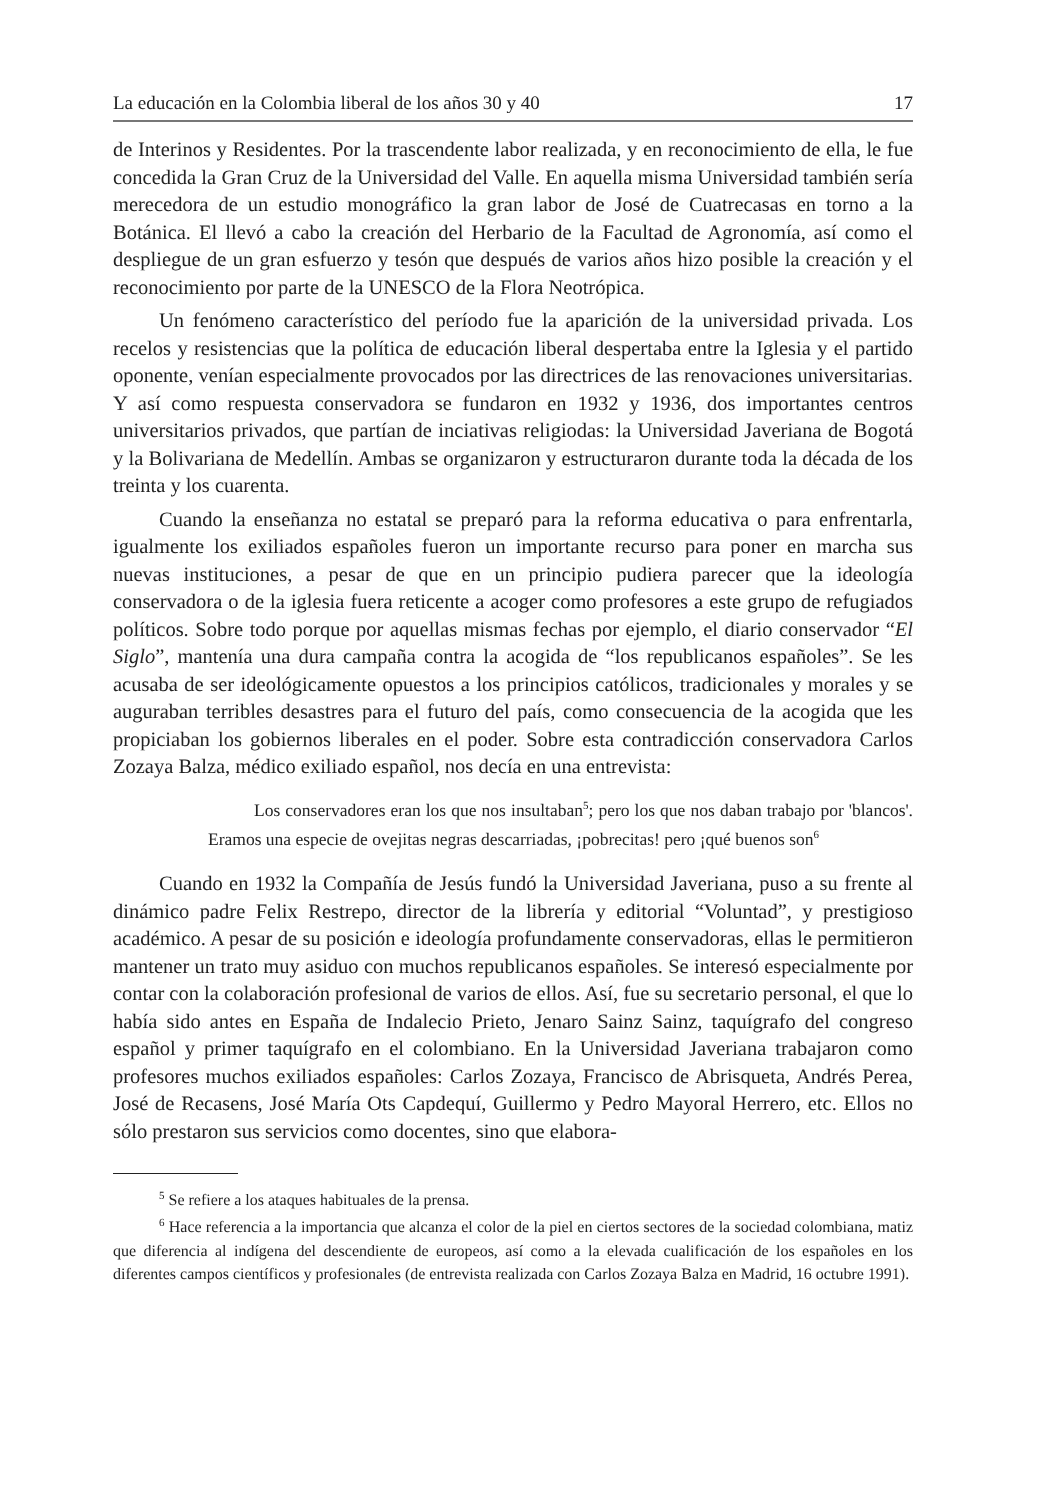La educación en la Colombia liberal de los años 30 y 40 17
de Interinos y Residentes. Por la trascendente labor realizada, y en reconocimiento de ella, le fue concedida la Gran Cruz de la Universidad del Valle. En aquella misma Universidad también sería merecedora de un estudio monográfico la gran labor de José de Cuatrecasas en torno a la Botánica. El llevó a cabo la creación del Herbario de la Facultad de Agronomía, así como el despliegue de un gran esfuerzo y tesón que después de varios años hizo posible la creación y el reconocimiento por parte de la UNESCO de la Flora Neotrópica.
Un fenómeno característico del período fue la aparición de la universidad privada. Los recelos y resistencias que la política de educación liberal despertaba entre la Iglesia y el partido oponente, venían especialmente provocados por las directrices de las renovaciones universitarias. Y así como respuesta conservadora se fundaron en 1932 y 1936, dos importantes centros universitarios privados, que partían de inciativas religiodas: la Universidad Javeriana de Bogotá y la Bolivariana de Medellín. Ambas se organizaron y estructuraron durante toda la década de los treinta y los cuarenta.
Cuando la enseñanza no estatal se preparó para la reforma educativa o para enfrentarla, igualmente los exiliados españoles fueron un importante recurso para poner en marcha sus nuevas instituciones, a pesar de que en un principio pudiera parecer que la ideología conservadora o de la iglesia fuera reticente a acoger como profesores a este grupo de refugiados políticos. Sobre todo porque por aquellas mismas fechas por ejemplo, el diario conservador “El Siglo”, mantenía una dura campaña contra la acogida de “los republicanos españoles”. Se les acusaba de ser ideológicamente opuestos a los principios católicos, tradicionales y morales y se auguraban terribles desastres para el futuro del país, como consecuencia de la acogida que les propiciaban los gobiernos liberales en el poder. Sobre esta contradicción conservadora Carlos Zozaya Balza, médico exiliado español, nos decía en una entrevista:
Los conservadores eran los que nos insultaban<sup>5</sup>; pero los que nos daban trabajo por 'blancos'. Eramos una especie de ovejitas negras descarriadas, ¡pobrecitas! pero ¡qué buenos son<sup>6</sup>
Cuando en 1932 la Compañía de Jesús fundó la Universidad Javeriana, puso a su frente al dinámico padre Felix Restrepo, director de la librería y editorial “Voluntad”, y prestigioso académico. A pesar de su posición e ideología profundamente conservadoras, ellas le permitieron mantener un trato muy asiduo con muchos republicanos españoles. Se interesó especialmente por contar con la colaboración profesional de varios de ellos. Así, fue su secretario personal, el que lo había sido antes en España de Indalecio Prieto, Jenaro Sainz Sainz, taquígrafo del congreso español y primer taquígrafo en el colombiano. En la Universidad Javeriana trabajaron como profesores muchos exiliados españoles: Carlos Zozaya, Francisco de Abrisqueta, Andrés Perea, José de Recasens, José María Ots Capdequí, Guillermo y Pedro Mayoral Herrero, etc. Ellos no sólo prestaron sus servicios como docentes, sino que elabora-
<sup>5</sup> Se refiere a los ataques habituales de la prensa.
<sup>6</sup> Hace referencia a la importancia que alcanza el color de la piel en ciertos sectores de la sociedad colombiana, matiz que diferencia al indígena del descendiente de europeos, así como a la elevada cualificación de los españoles en los diferentes campos científicos y profesionales (de entrevista realizada con Carlos Zozaya Balza en Madrid, 16 octubre 1991).